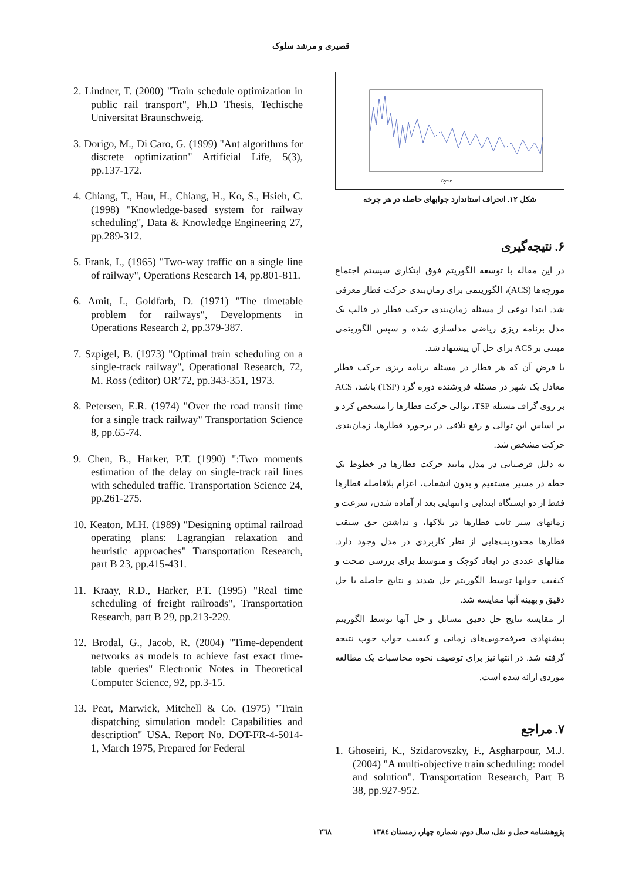قصیری و مرشد سلوک
Cycle
شکل ۱۲. انحراف استاندارد جوابهای حاصله در هر چرخه
۶. نتیجه‌گیری
در این مقاله با توسعه الگوریتم فوق ابتکاری سیستم اجتماع مورچه‌ها (ACS)، الگوریتمی برای زمان‌بندی حرکت قطار معرفی شد. ابتدا نوعی از مسئله زمان‌بندی حرکت قطار در قالب یک مدل برنامه ریزی ریاضی مدلسازی شده و سپس الگوریتمی مبتنی بر ACS برای حل آن پیشنهاد شد.
با فرض آن که هر قطار در مسئله برنامه ریزی حرکت قطار معادل یک شهر در مسئله فروشنده دوره گرد (TSP) باشد، ACS بر روی گراف مسئله TSP، توالی حرکت قطارها را مشخص کرد و بر اساس این توالی و رفع تلاقی در برخورد قطارها، زمان‌بندی حرکت مشخص شد.
به دلیل فرضیاتی در مدل مانند حرکت قطارها در خطوط یک خطه در مسیر مستقیم و بدون انشعاب، اعزام بلافاصله قطارها فقط از دو ایستگاه ابتدایی و انتهایی بعد از آماده شدن، سرعت و زمانهای سیر ثابت قطارها در بلاکها، و نداشتن حق سبقت قطارها محدودیت‌هایی از نظر کاربردی در مدل وجود دارد. مثالهای عددی در ابعاد کوچک و متوسط برای بررسی صحت و کیفیت جوابها توسط الگوریتم حل شدند و نتایج حاصله با حل دقیق و بهینه آنها مقایسه شد.
از مقایسه نتایج حل دقیق مسائل و حل آنها توسط الگوریتم پیشنهادی صرفه‌جویی‌های زمانی و کیفیت جواب خوب نتیجه گرفته شد. در انتها نیز برای توصیف نحوه محاسبات یک مطالعه موردی ارائه شده است.
۷. مراجع
1. Ghoseiri, K., Szidarovszky, F., Asgharpour, M.J. (2004) "A multi-objective train scheduling: model and solution". Transportation Research, Part B 38, pp.927-952.
2. Lindner, T. (2000) "Train schedule optimization in public rail transport", Ph.D Thesis, Techische Universitat Braunschweig.
3. Dorigo, M., Di Caro, G. (1999) "Ant algorithms for discrete optimization" Artificial Life, 5(3), pp.137-172.
4. Chiang, T., Hau, H., Chiang, H., Ko, S., Hsieh, C. (1998) "Knowledge-based system for railway scheduling", Data & Knowledge Engineering 27, pp.289-312.
5. Frank, I., (1965) "Two-way traffic on a single line of railway", Operations Research 14, pp.801-811.
6. Amit, I., Goldfarb, D. (1971) "The timetable problem for railways", Developments in Operations Research 2, pp.379-387.
7. Szpigel, B. (1973) "Optimal train scheduling on a single-track railway", Operational Research, 72, M. Ross (editor) OR’72, pp.343-351, 1973.
8. Petersen, E.R. (1974) "Over the road transit time for a single track railway" Transportation Science 8, pp.65-74.
9. Chen, B., Harker, P.T. (1990) ":Two moments estimation of the delay on single-track rail lines with scheduled traffic. Transportation Science 24, pp.261-275.
10. Keaton, M.H. (1989) "Designing optimal railroad operating plans: Lagrangian relaxation and heuristic approaches" Transportation Research, part B 23, pp.415-431.
11. Kraay, R.D., Harker, P.T. (1995) "Real time scheduling of freight railroads", Transportation Research, part B 29, pp.213-229.
12. Brodal, G., Jacob, R. (2004) "Time-dependent networks as models to achieve fast exact time-table queries" Electronic Notes in Theoretical Computer Science, 92, pp.3-15.
13. Peat, Marwick, Mitchell & Co. (1975) "Train dispatching simulation model: Capabilities and description" USA. Report No. DOT-FR-4-5014-1, March 1975, Prepared for Federal
پژوهشنامه حمل و نقل، سال دوم، شماره چهار، زمستان ۱۳۸٤ ۲٦۸